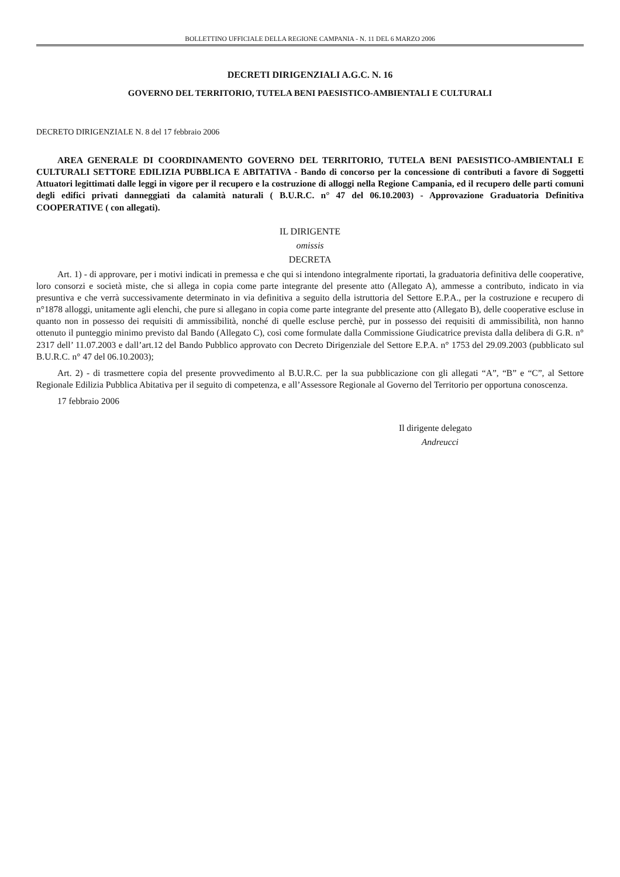BOLLETTINO UFFICIALE DELLA REGIONE CAMPANIA - N. 11 DEL 6 MARZO 2006
DECRETI DIRIGENZIALI A.G.C. N. 16
GOVERNO DEL TERRITORIO, TUTELA BENI PAESISTICO-AMBIENTALI E CULTURALI
DECRETO DIRIGENZIALE N. 8 del 17 febbraio 2006
AREA GENERALE DI COORDINAMENTO GOVERNO DEL TERRITORIO, TUTELA BENI PAESISTICO-AMBIENTALI E CULTURALI SETTORE EDILIZIA PUBBLICA E ABITATIVA - Bando di concorso per la concessione di contributi a favore di Soggetti Attuatori legittimati dalle leggi in vigore per il recupero e la costruzione di alloggi nella Regione Campania, ed il recupero delle parti comuni degli edifici privati danneggiati da calamità naturali ( B.U.R.C. n° 47 del 06.10.2003) - Approvazione Graduatoria Definitiva COOPERATIVE ( con allegati).
IL DIRIGENTE
omissis
DECRETA
Art. 1) - di approvare, per i motivi indicati in premessa e che qui si intendono integralmente riportati, la graduatoria definitiva delle cooperative, loro consorzi e società miste, che si allega in copia come parte integrante del presente atto (Allegato A), ammesse a contributo, indicato in via presuntiva e che verrà successivamente determinato in via definitiva a seguito della istruttoria del Settore E.P.A., per la costruzione e recupero di n°1878 alloggi, unitamente agli elenchi, che pure si allegano in copia come parte integrante del presente atto (Allegato B), delle cooperative escluse in quanto non in possesso dei requisiti di ammissibilità, nonché di quelle escluse perchè, pur in possesso dei requisiti di ammissibilità, non hanno ottenuto il punteggio minimo previsto dal Bando (Allegato C), così come formulate dalla Commissione Giudicatrice prevista dalla delibera di G.R. n° 2317 dell’ 11.07.2003 e dall’art.12 del Bando Pubblico approvato con Decreto Dirigenziale del Settore E.P.A. n° 1753 del 29.09.2003 (pubblicato sul B.U.R.C. n° 47 del 06.10.2003);
Art. 2) - di trasmettere copia del presente provvedimento al B.U.R.C. per la sua pubblicazione con gli allegati “A”, “B” e “C”, al Settore Regionale Edilizia Pubblica Abitativa per il seguito di competenza, e all’Assessore Regionale al Governo del Territorio per opportuna conoscenza.
17 febbraio 2006
Il dirigente delegato
Andreucci